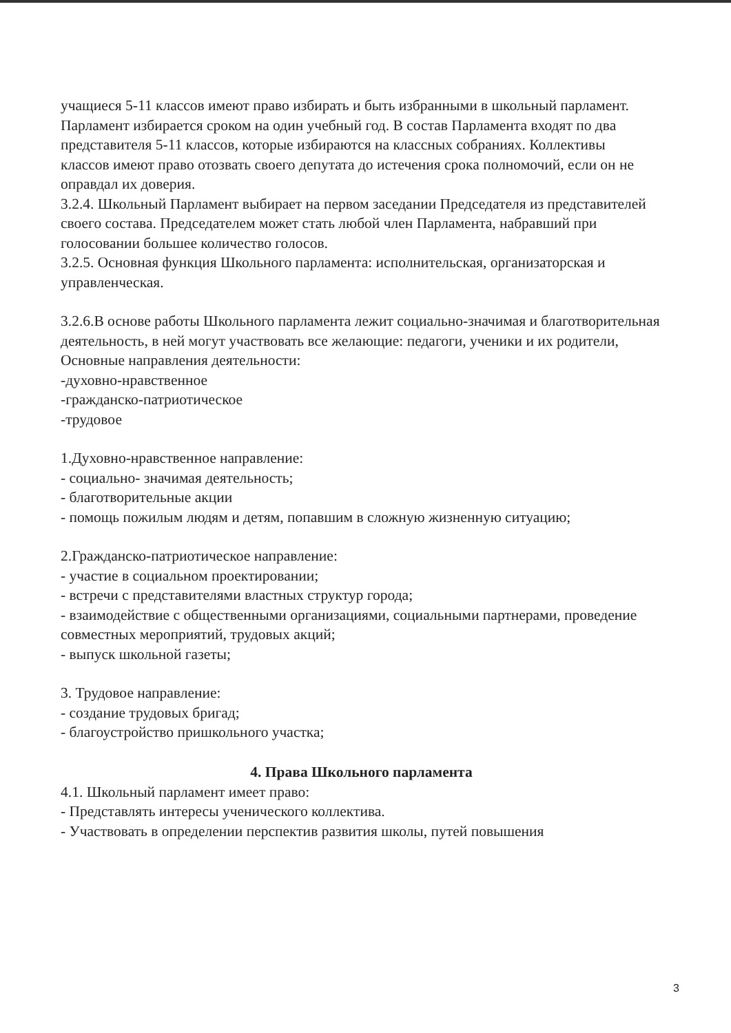учащиеся 5-11 классов имеют право избирать и быть избранными в школьный парламент.
Парламент избирается сроком на один учебный год. В состав Парламента входят по два
представителя 5-11 классов, которые избираются на классных собраниях. Коллективы
классов имеют право отозвать своего депутата до истечения срока полномочий, если он не
оправдал их доверия.
3.2.4. Школьный Парламент выбирает на первом заседании Председателя из представителей своего состава. Председателем может стать любой член Парламента, набравший при голосовании большее количество голосов.
3.2.5. Основная функция Школьного парламента: исполнительская, организаторская и управленческая.
3.2.6.В основе работы Школьного парламента лежит социально-значимая и благотворительная
деятельность, в ней могут участвовать все желающие: педагоги, ученики и их родители,
Основные направления деятельности:
-духовно-нравственное
-гражданско-патриотическое
-трудовое
1.Духовно-нравственное направление:
- социально- значимая деятельность;
- благотворительные акции
- помощь пожилым людям и детям, попавшим в сложную жизненную ситуацию;
2.Гражданско-патриотическое направление:
- участие в социальном проектировании;
- встречи с представителями властных структур города;
- взаимодействие с общественными организациями, социальными партнерами, проведение совместных мероприятий, трудовых акций;
- выпуск школьной газеты;
3. Трудовое направление:
- создание трудовых бригад;
- благоустройство пришкольного участка;
4. Права Школьного парламента
4.1. Школьный парламент имеет право:
- Представлять интересы ученического коллектива.
- Участвовать в определении перспектив развития школы, путей повышения
3